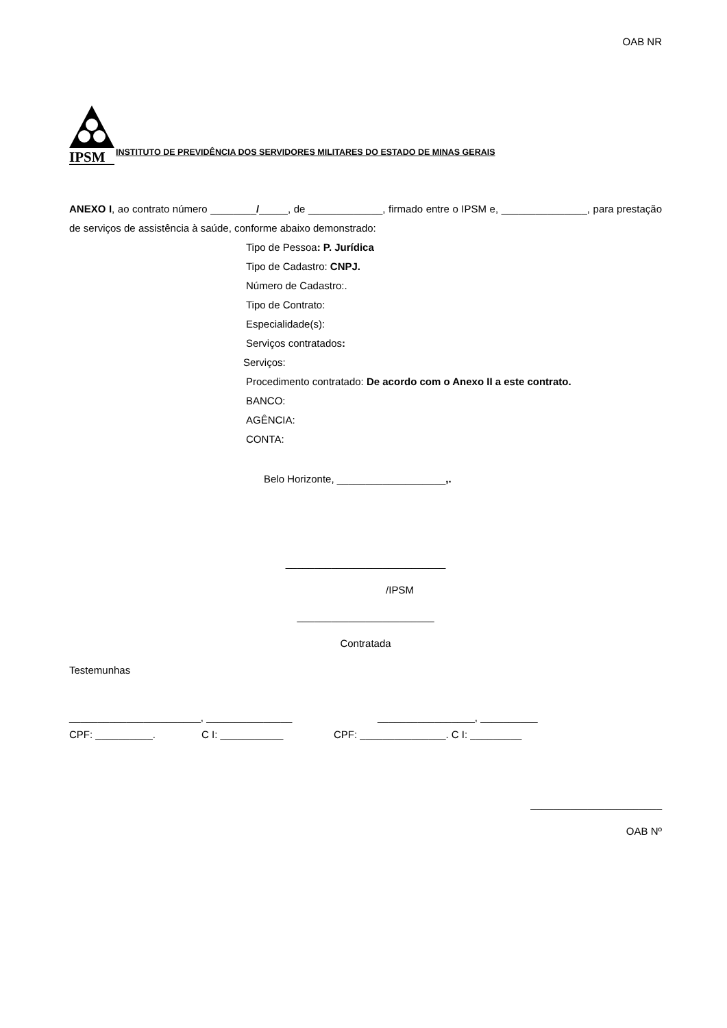OAB NR
IPSM
INSTITUTO DE PREVIDÊNCIA DOS SERVIDORES MILITARES DO ESTADO DE MINAS GERAIS
ANEXO I, ao contrato número ________/_____, de _____________, firmado entre o IPSM e, _______________, para prestação de serviços de assistência à saúde, conforme abaixo demonstrado:
Tipo de Pessoa: P. Jurídica
Tipo de Cadastro: CNPJ.
Número de Cadastro:.
Tipo de Contrato:
Especialidade(s):
Serviços contratados:
Serviços:
Procedimento contratado: De acordo com o Anexo II a este contrato.
BANCO:
AGÊNCIA:
CONTA:
Belo Horizonte, ___________________,.
____________________________
/IPSM
________________________
Contratada
Testemunhas
_______________________, _______________ _________________, __________
CPF: __________. C I: ___________ CPF: _______________. C I: _________
_______________________
OAB Nº